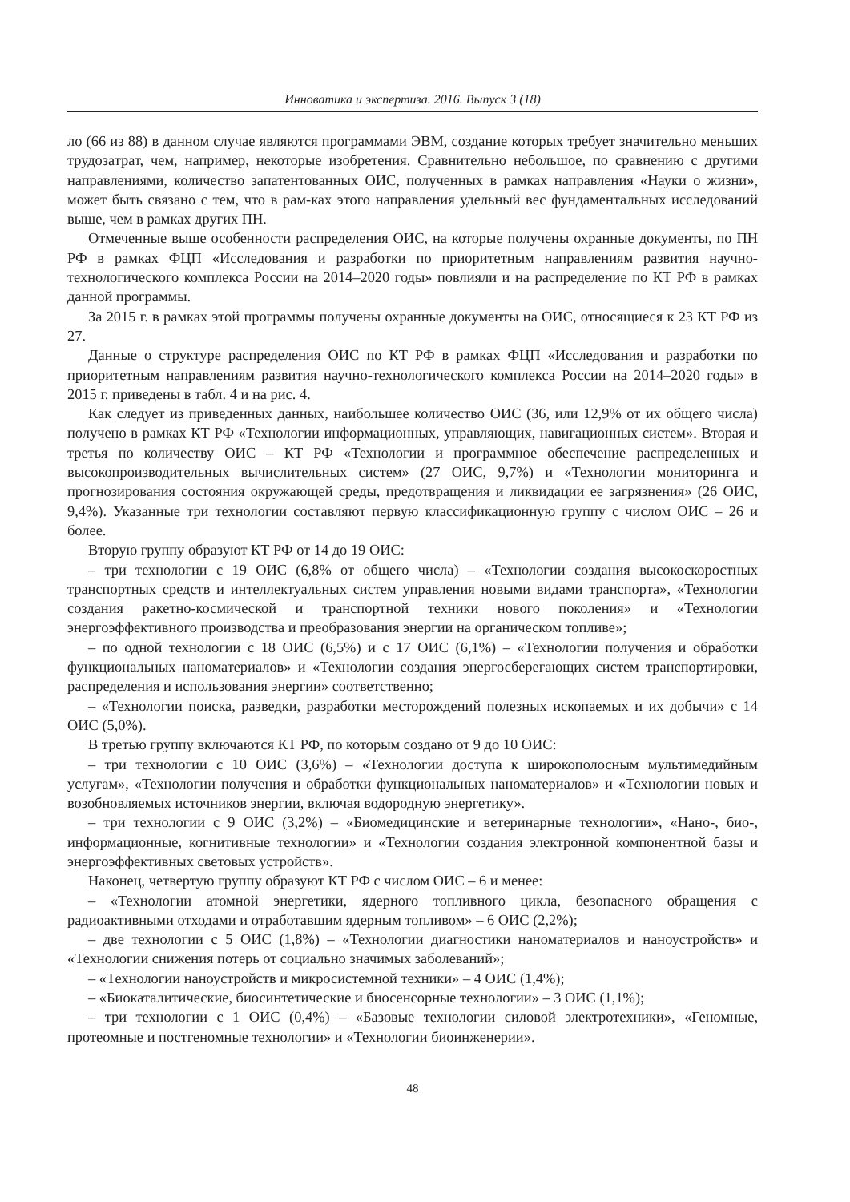Инноватика и экспертиза. 2016. Выпуск 3 (18)
ло (66 из 88) в данном случае являются программами ЭВМ, создание которых требует значительно меньших трудозатрат, чем, например, некоторые изобретения. Сравнительно небольшое, по сравнению с другими направлениями, количество запатентованных ОИС, полученных в рамках направления «Науки о жизни», может быть связано с тем, что в рам-ках этого направления удельный вес фундаментальных исследований выше, чем в рамках других ПН.
Отмеченные выше особенности распределения ОИС, на которые получены охранные документы, по ПН РФ в рамках ФЦП «Исследования и разработки по приоритетным направлениям развития научно-технологического комплекса России на 2014–2020 годы» повлияли и на распределение по КТ РФ в рамках данной программы.
За 2015 г. в рамках этой программы получены охранные документы на ОИС, относящиеся к 23 КТ РФ из 27.
Данные о структуре распределения ОИС по КТ РФ в рамках ФЦП «Исследования и разработки по приоритетным направлениям развития научно-технологического комплекса России на 2014–2020 годы» в 2015 г. приведены в табл. 4 и на рис. 4.
Как следует из приведенных данных, наибольшее количество ОИС (36, или 12,9% от их общего числа) получено в рамках КТ РФ «Технологии информационных, управляющих, навигационных систем». Вторая и третья по количеству ОИС – КТ РФ «Технологии и программное обеспечение распределенных и высокопроизводительных вычислительных систем» (27 ОИС, 9,7%) и «Технологии мониторинга и прогнозирования состояния окружающей среды, предотвращения и ликвидации ее загрязнения» (26 ОИС, 9,4%). Указанные три технологии составляют первую классификационную группу с числом ОИС – 26 и более.
Вторую группу образуют КТ РФ от 14 до 19 ОИС:
– три технологии с 19 ОИС (6,8% от общего числа) – «Технологии создания высокоскоростных транспортных средств и интеллектуальных систем управления новыми видами транспорта», «Технологии создания ракетно-космической и транспортной техники нового поколения» и «Технологии энергоэффективного производства и преобразования энергии на органическом топливе»;
– по одной технологии с 18 ОИС (6,5%) и с 17 ОИС (6,1%) – «Технологии получения и обработки функциональных наноматериалов» и «Технологии создания энергосберегающих систем транспортировки, распределения и использования энергии» соответственно;
– «Технологии поиска, разведки, разработки месторождений полезных ископаемых и их добычи» с 14 ОИС (5,0%).
В третью группу включаются КТ РФ, по которым создано от 9 до 10 ОИС:
– три технологии с 10 ОИС (3,6%) – «Технологии доступа к широкополосным мультимедийным услугам», «Технологии получения и обработки функциональных наноматериалов» и «Технологии новых и возобновляемых источников энергии, включая водородную энергетику».
– три технологии с 9 ОИС (3,2%) – «Биомедицинские и ветеринарные технологии», «Нано-, био-, информационные, когнитивные технологии» и «Технологии создания электронной компонентной базы и энергоэффективных световых устройств».
Наконец, четвертую группу образуют КТ РФ с числом ОИС – 6 и менее:
– «Технологии атомной энергетики, ядерного топливного цикла, безопасного обращения с радиоактивными отходами и отработавшим ядерным топливом» – 6 ОИС (2,2%);
– две технологии с 5 ОИС (1,8%) – «Технологии диагностики наноматериалов и наноустройств» и «Технологии снижения потерь от социально значимых заболеваний»;
– «Технологии наноустройств и микросистемной техники» – 4 ОИС (1,4%);
– «Биокаталитические, биосинтетические и биосенсорные технологии» – 3 ОИС (1,1%);
– три технологии с 1 ОИС (0,4%) – «Базовые технологии силовой электротехники», «Геномные, протеомные и постгеномные технологии» и «Технологии биоинженерии».
48